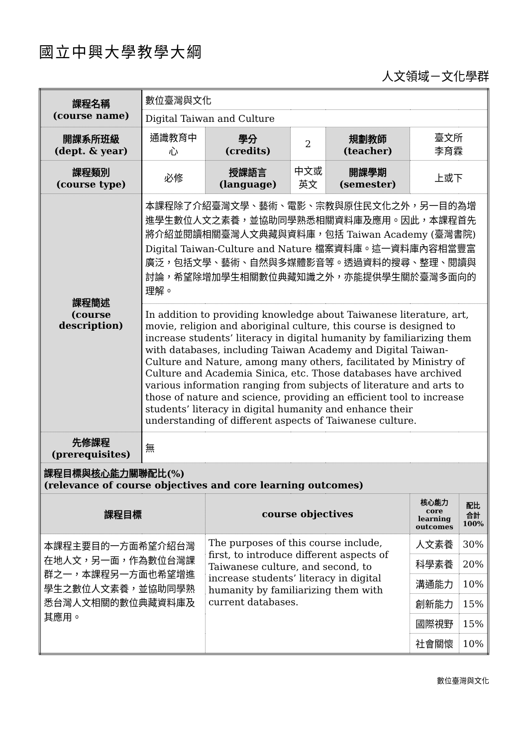國立中興大學教學大綱
人文領域－文化學群
| 課程名稱 (course name) | 數位臺灣與文化 | | | | | |
| | Digital Taiwan and Culture | | | | | |
| 開課系所班級 (dept. & year) | 通識教育中心 | 學分 (credits) | 2 | 規劃教師 (teacher) | 臺文所 李育霖 | |
| 課程類別 (course type) | 必修 | 授課語言 (language) | 中文或英文 | 開課學期 (semester) | 上或下 | |
| 課程簡述 (course description) | 本課程除了介紹臺灣文學、藝術、電影、宗教與原住民文化之外，另一目的為增進學生數位人文之素養，並協助同學熟悉相關資料庫及應用。因此，本課程首先將介紹並閱讀相關臺灣人文典藏與資料庫，包括 Taiwan Academy (臺灣書院) Digital Taiwan-Culture and Nature 檔案資料庫。這一資料庫內容相當豐富廣泛，包括文學、藝術、自然與多媒體影音等。透過資料的搜尋、整理、閱讀與討論，希望除增加學生相關數位典藏知識之外，亦能提供學生關於臺灣多面向的理解。 | | | | | |
| | In addition to providing knowledge about Taiwanese literature, art, movie, religion and aboriginal culture, this course is designed to increase students’ literacy in digital humanity by familiarizing them with databases, including Taiwan Academy and Digital Taiwan-Culture and Nature, among many others, facilitated by Ministry of Culture and Academia Sinica, etc. Those databases have archived various information ranging from subjects of literature and arts to those of nature and science, providing an efficient tool to increase students’ literacy in digital humanity and enhance their understanding of different aspects of Taiwanese culture. | | | | | |
| 先修課程 (prerequisites) | 無 | | | | | |
| 課程目標與 核心能力 關聯配比(%) (relevance of course objectives and core learning outcomes) | | | | | | |
| 課程目標 | | course objectives | | | 核心能力 core learning outcomes | 配比 合計 100% |
| 本課程主要目的一方面希望介紹台灣在地人文，另一面，作為數位台灣課群之一，本課程另一方面也希望增進學生之數位人文素養，並協助同學熟悉台灣人文相關的數位典藏資料庫及其應用。 | | The purposes of this course include, first, to introduce different aspects of Taiwanese culture, and second, to increase students’ literacy in digital humanity by familiarizing them with current databases. | | | 人文素養 | 30% |
| | | | | | 科學素養 | 20% |
| | | | | | 溝通能力 | 10% |
| | | | | | 創新能力 | 15% |
| | | | | | 國際視野 | 15% |
| | | | | | 社會關懷 | 10% |
數位臺灣與文化